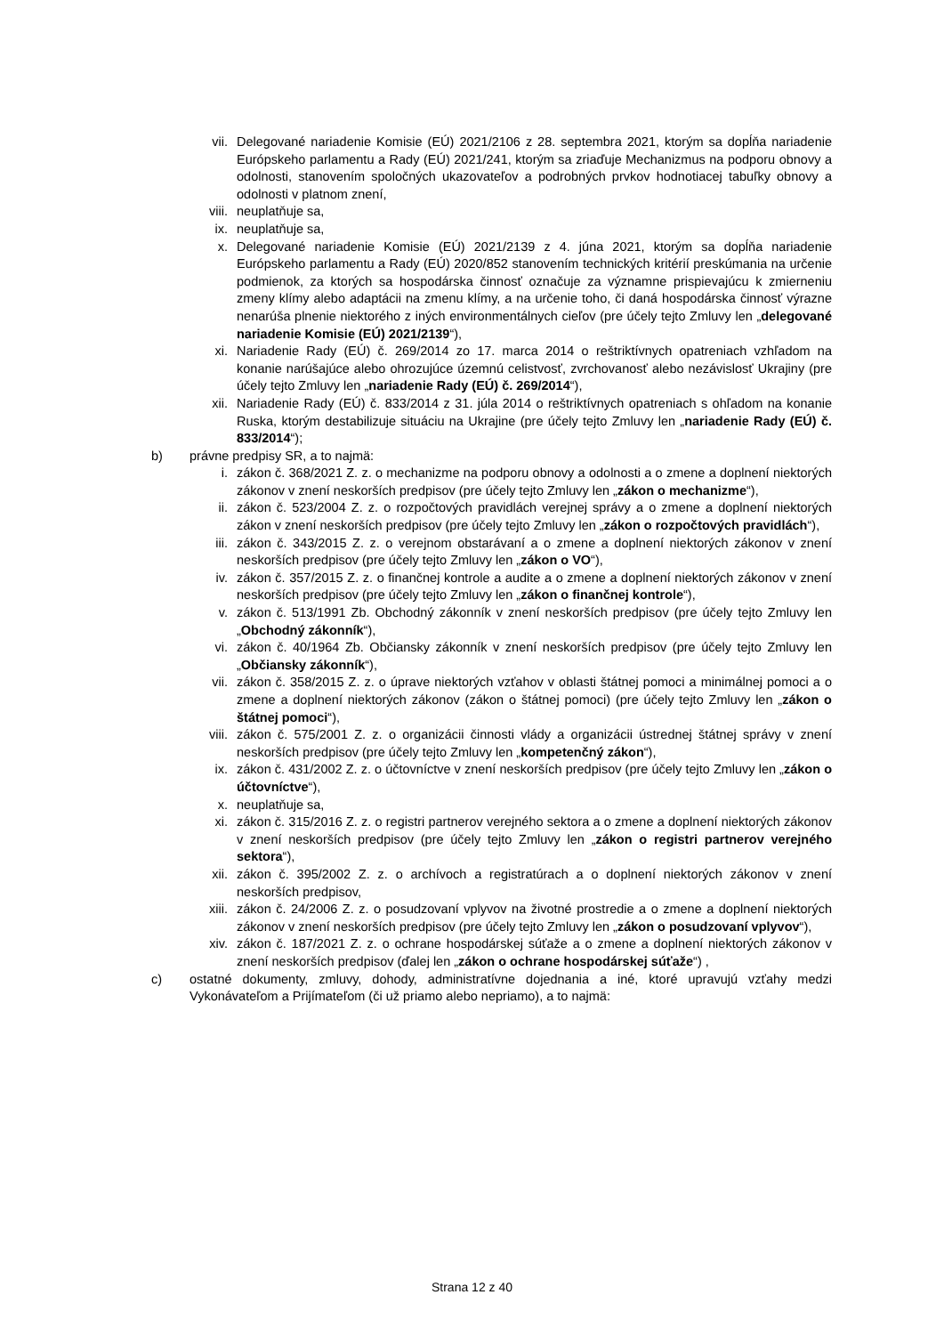vii. Delegované nariadenie Komisie (EÚ) 2021/2106 z 28. septembra 2021, ktorým sa dopĺňa nariadenie Európskeho parlamentu a Rady (EÚ) 2021/241, ktorým sa zriaďuje Mechanizmus na podporu obnovy a odolnosti, stanovením spoločných ukazovateľov a podrobných prvkov hodnotiacej tabuľky obnovy a odolnosti v platnom znení,
viii. neuplatňuje sa,
ix. neuplatňuje sa,
x. Delegované nariadenie Komisie (EÚ) 2021/2139 z 4. júna 2021, ktorým sa dopĺňa nariadenie Európskeho parlamentu a Rady (EÚ) 2020/852 stanovením technických kritérií preskúmania na určenie podmienok, za ktorých sa hospodárska činnosť označuje za významne prispievajúcu k zmierneniu zmeny klímy alebo adaptácii na zmenu klímy, a na určenie toho, či daná hospodárska činnosť výrazne nenarúša plnenie niektorého z iných environmentálnych cieľov (pre účely tejto Zmluvy len „delegované nariadenie Komisie (EÚ) 2021/2139“),
xi. Nariadenie Rady (EÚ) č. 269/2014 zo 17. marca 2014 o reštriktívnych opatreniach vzhľadom na konanie narúšajúce alebo ohrozujúce územnú celistvosť, zvrchovanosť alebo nezávislosť Ukrajiny (pre účely tejto Zmluvy len „nariadenie Rady (EÚ) č. 269/2014“),
xii. Nariadenie Rady (EÚ) č. 833/2014 z 31. júla 2014 o reštriktívnych opatreniach s ohľadom na konanie Ruska, ktorým destabilizuje situáciu na Ukrajine (pre účely tejto Zmluvy len „nariadenie Rady (EÚ) č. 833/2014“);
b) právne predpisy SR, a to najmä:
i. zákon č. 368/2021 Z. z. o mechanizme na podporu obnovy a odolnosti a o zmene a doplnení niektorých zákonov v znení neskorších predpisov (pre účely tejto Zmluvy len „zákon o mechanizme“),
ii. zákon č. 523/2004 Z. z. o rozpočtových pravidlách verejnej správy a o zmene a doplnení niektorých zákon v znení neskorších predpisov (pre účely tejto Zmluvy len „zákon o rozpočtových pravidlách“),
iii. zákon č. 343/2015 Z. z. o verejnom obstarávaní a o zmene a doplnení niektorých zákonov v znení neskorších predpisov (pre účely tejto Zmluvy len „zákon o VO“),
iv. zákon č. 357/2015 Z. z. o finančnej kontrole a audite a o zmene a doplnení niektorých zákonov v znení neskorších predpisov (pre účely tejto Zmluvy len „zákon o finančnej kontrole“),
v. zákon č. 513/1991 Zb. Obchodný zákonník v znení neskorších predpisov (pre účely tejto Zmluvy len „Obchodný zákonník“),
vi. zákon č. 40/1964 Zb. Občiansky zákonník v znení neskorších predpisov (pre účely tejto Zmluvy len „Občiansky zákonník“),
vii. zákon č. 358/2015 Z. z. o úprave niektorých vzťahov v oblasti štátnej pomoci a minimálnej pomoci a o zmene a doplnení niektorých zákonov (zákon o štátnej pomoci) (pre účely tejto Zmluvy len „zákon o štátnej pomoci“),
viii. zákon č. 575/2001 Z. z. o organizácii činnosti vlády a organizácii ústrednej štátnej správy v znení neskorších predpisov (pre účely tejto Zmluvy len „kompetenčný zákon“),
ix. zákon č. 431/2002 Z. z. o účtovníctve v znení neskorších predpisov (pre účely tejto Zmluvy len „zákon o účtovníctve“),
x. neuplatňuje sa,
xi. zákon č. 315/2016 Z. z. o registri partnerov verejného sektora a o zmene a doplnení niektorých zákonov v znení neskorších predpisov (pre účely tejto Zmluvy len „zákon o registri partnerov verejného sektora“),
xii. zákon č. 395/2002 Z. z. o archívoch a registratúrach a o doplnení niektorých zákonov v znení neskorších predpisov,
xiii. zákon č. 24/2006 Z. z. o posudzovaní vplyvov na životné prostredie a o zmene a doplnení niektorých zákonov v znení neskorších predpisov (pre účely tejto Zmluvy len „zákon o posudzovaní vplyvov“),
xiv. zákon č. 187/2021 Z. z. o ochrane hospodárskej súťaže a o zmene a doplnení niektorých zákonov v znení neskorších predpisov (ďalej len „zákon o ochrane hospodárskej súťaže“) ,
c) ostatné dokumenty, zmluvy, dohody, administratívne dojednania a iné, ktoré upravujú vzťahy medzi Vykonávateľom a Prijímateľom (či už priamo alebo nepriamo), a to najmä:
Strana 12 z 40